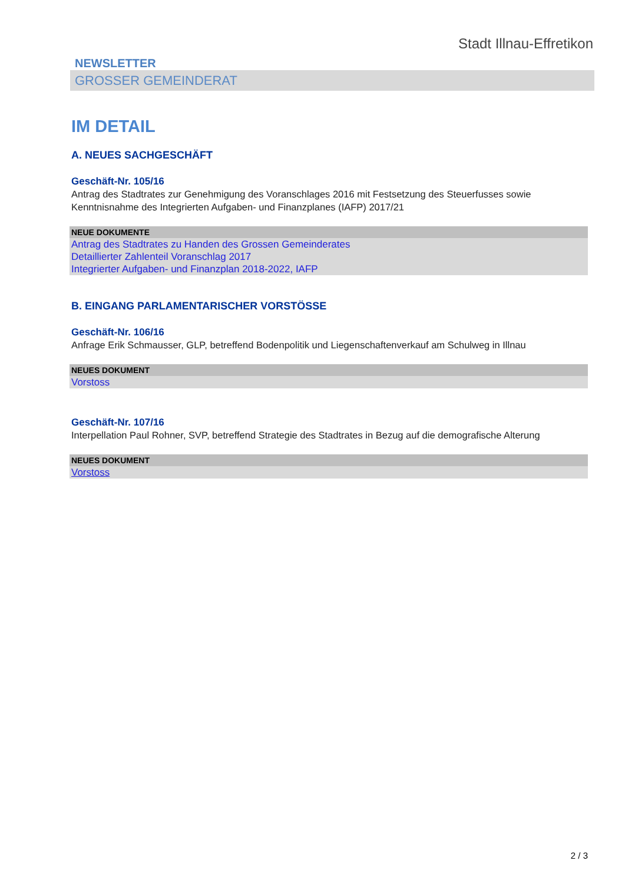Stadt Illnau-Effretikon
NEWSLETTER
GROSSER GEMEINDERAT
IM DETAIL
A. NEUES SACHGESCHÄFT
Geschäft-Nr. 105/16
Antrag des Stadtrates zur Genehmigung des Voranschlages 2016 mit Festsetzung des Steuerfusses sowie Kenntnisnahme des Integrierten Aufgaben- und Finanzplanes (IAFP) 2017/21
NEUE DOKUMENTE
Antrag des Stadtrates zu Handen des Grossen Gemeinderates
Detaillierter Zahlenteil Voranschlag 2017
Integrierter Aufgaben- und Finanzplan 2018-2022, IAFP
B. EINGANG PARLAMENTARISCHER VORSTÖSSE
Geschäft-Nr. 106/16
Anfrage Erik Schmausser, GLP, betreffend Bodenpolitik und Liegenschaftenverkauf am Schulweg in Illnau
NEUES DOKUMENT
Vorstoss
Geschäft-Nr. 107/16
Interpellation Paul Rohner, SVP, betreffend Strategie des Stadtrates in Bezug auf die demografische Alterung
NEUES DOKUMENT
Vorstoss
2 / 3